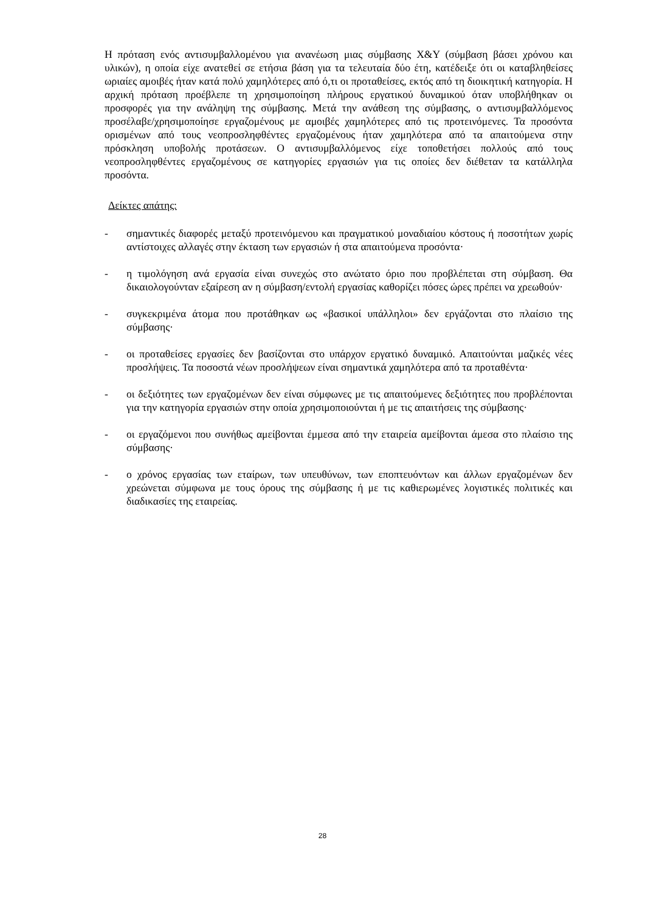Η πρόταση ενός αντισυμβαλλομένου για ανανέωση μιας σύμβασης X&Y (σύμβαση βάσει χρόνου και υλικών), η οποία είχε ανατεθεί σε ετήσια βάση για τα τελευταία δύο έτη, κατέδειξε ότι οι καταβληθείσες ωριαίες αμοιβές ήταν κατά πολύ χαμηλότερες από ό,τι οι προταθείσες, εκτός από τη διοικητική κατηγορία. Η αρχική πρόταση προέβλεπε τη χρησιμοποίηση πλήρους εργατικού δυναμικού όταν υποβλήθηκαν οι προσφορές για την ανάληψη της σύμβασης. Μετά την ανάθεση της σύμβασης, ο αντισυμβαλλόμενος προσέλαβε/χρησιμοποίησε εργαζομένους με αμοιβές χαμηλότερες από τις προτεινόμενες. Τα προσόντα ορισμένων από τους νεοπροσληφθέντες εργαζομένους ήταν χαμηλότερα από τα απαιτούμενα στην πρόσκληση υποβολής προτάσεων. Ο αντισυμβαλλόμενος είχε τοποθετήσει πολλούς από τους νεοπροσληφθέντες εργαζομένους σε κατηγορίες εργασιών για τις οποίες δεν διέθεταν τα κατάλληλα προσόντα.
Δείκτες απάτης:
- σημαντικές διαφορές μεταξύ προτεινόμενου και πραγματικού μοναδιαίου κόστους ή ποσοτήτων χωρίς αντίστοιχες αλλαγές στην έκταση των εργασιών ή στα απαιτούμενα προσόντα·
- η τιμολόγηση ανά εργασία είναι συνεχώς στο ανώτατο όριο που προβλέπεται στη σύμβαση. Θα δικαιολογούνταν εξαίρεση αν η σύμβαση/εντολή εργασίας καθορίζει πόσες ώρες πρέπει να χρεωθούν·
- συγκεκριμένα άτομα που προτάθηκαν ως «βασικοί υπάλληλοι» δεν εργάζονται στο πλαίσιο της σύμβασης·
- οι προταθείσες εργασίες δεν βασίζονται στο υπάρχον εργατικό δυναμικό. Απαιτούνται μαζικές νέες προσλήψεις. Τα ποσοστά νέων προσλήψεων είναι σημαντικά χαμηλότερα από τα προταθέντα·
- οι δεξιότητες των εργαζομένων δεν είναι σύμφωνες με τις απαιτούμενες δεξιότητες που προβλέπονται για την κατηγορία εργασιών στην οποία χρησιμοποιούνται ή με τις απαιτήσεις της σύμβασης·
- οι εργαζόμενοι που συνήθως αμείβονται έμμεσα από την εταιρεία αμείβονται άμεσα στο πλαίσιο της σύμβασης·
- ο χρόνος εργασίας των εταίρων, των υπευθύνων, των εποπτευόντων και άλλων εργαζομένων δεν χρεώνεται σύμφωνα με τους όρους της σύμβασης ή με τις καθιερωμένες λογιστικές πολιτικές και διαδικασίες της εταιρείας.
28